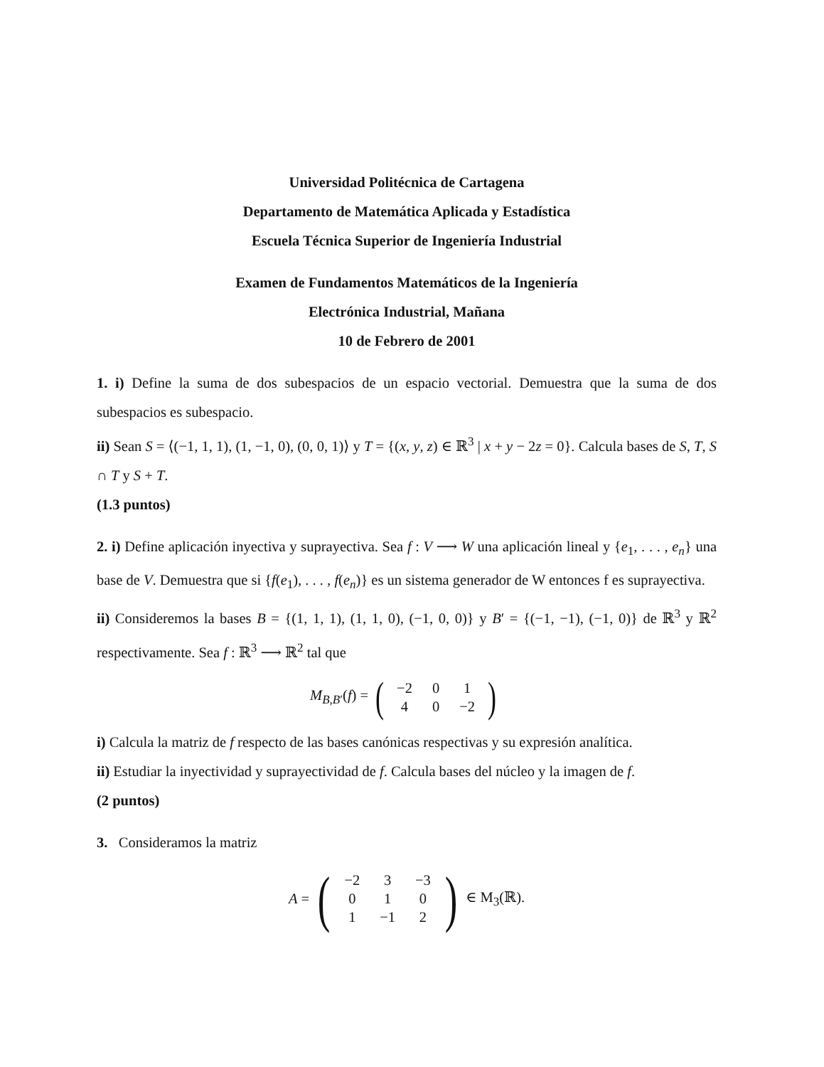Universidad Politécnica de Cartagena
Departamento de Matemática Aplicada y Estadística
Escuela Técnica Superior de Ingeniería Industrial
Examen de Fundamentos Matemáticos de la Ingeniería
Electrónica Industrial, Mañana
10 de Febrero de 2001
1. i) Define la suma de dos subespacios de un espacio vectorial. Demuestra que la suma de dos subespacios es subespacio.
ii) Sean S = ⟨(−1, 1, 1), (1, −1, 0), (0, 0, 1)⟩ y T = {(x, y, z) ∈ ℝ<sup>3</sup> | x + y − 2z = 0}. Calcula bases de S, T, S ∩ T y S + T.
(1.3 puntos)
2. i) Define aplicación inyectiva y suprayectiva. Sea f : V ⟶ W una aplicación lineal y {e<sub>1</sub>, . . . , e<sub>n</sub>} una base de V. Demuestra que si {f(e<sub>1</sub>), . . . , f(e<sub>n</sub>)} es un sistema generador de W entonces f es suprayectiva.
ii) Consideremos la bases B = {(1, 1, 1), (1, 1, 0), (−1, 0, 0)} y B′ = {(−1, −1), (−1, 0)} de ℝ<sup>3</sup> y ℝ<sup>2</sup> respectivamente. Sea f : ℝ<sup>3</sup> ⟶ ℝ<sup>2</sup> tal que
M<sub>B,B′</sub>(f) = (
| −2 | 0 | 1 |
| 4 | 0 | −2 |
)
i) Calcula la matriz de f respecto de las bases canónicas respectivas y su expresión analítica.
ii) Estudiar la inyectividad y suprayectividad de f. Calcula bases del núcleo y la imagen de f.
(2 puntos)
3. Consideramos la matriz
A = (
| −2 | 3 | −3 |
| 0 | 1 | 0 |
| 1 | −1 | 2 |
) ∈ M<sub>3</sub>(ℝ).